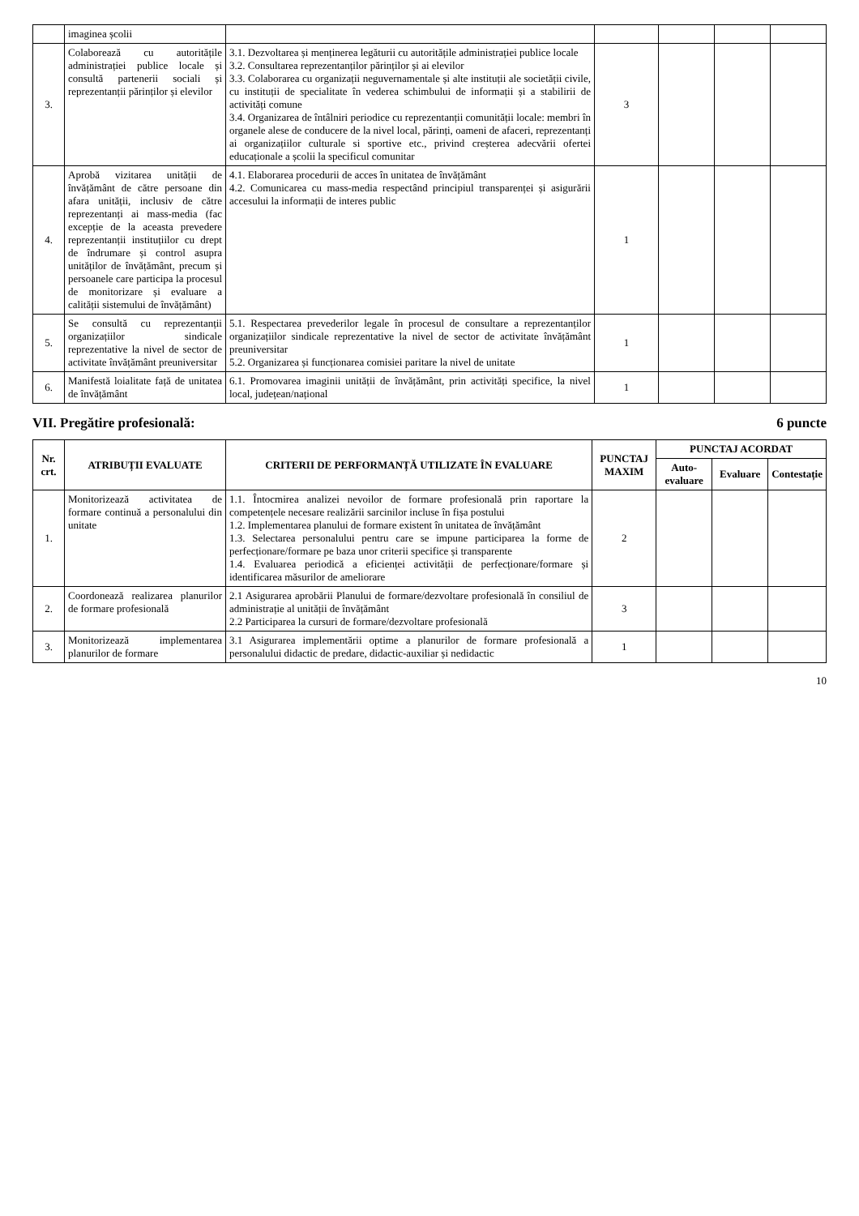| | imaginea școlii | | | | | |
| 3. | Colaborează cu autoritățile administrației publice locale și consultă partenerii sociali și reprezentanții părinților și elevilor | 3.1. Dezvoltarea și menținerea legăturii cu autoritățile administrației publice locale 3.2. Consultarea reprezentanților părinților și ai elevilor 3.3. Colaborarea cu organizații neguvernamentale și alte instituții ale societății civile, cu instituții de specialitate în vederea schimbului de informații și a stabilirii de activități comune 3.4. Organizarea de întâlniri periodice cu reprezentanții comunității locale: membri în organele alese de conducere de la nivel local, părinți, oameni de afaceri, reprezentanți ai organizațiilor culturale si sportive etc., privind creșterea adecvării ofertei educaționale a școlii la specificul comunitar | 3 | | | |
| 4. | Aprobă vizitarea unității de învățământ de către persoane din afara unității, inclusiv de către reprezentanți ai mass-media (fac excepție de la aceasta prevedere reprezentanții instituțiilor cu drept de îndrumare și control asupra unităților de învățământ, precum și persoanele care participa la procesul de monitorizare și evaluare a calității sistemului de învățământ) | 4.1. Elaborarea procedurii de acces în unitatea de învățământ 4.2. Comunicarea cu mass-media respectând principiul transparenței și asigurării accesului la informații de interes public | 1 | | | |
| 5. | Se consultă cu reprezentanții organizațiilor sindicale reprezentative la nivel de sector de activitate învățământ preuniversitar | 5.1. Respectarea prevederilor legale în procesul de consultare a reprezentanților organizațiilor sindicale reprezentative la nivel de sector de activitate învățământ preuniversitar 5.2. Organizarea și funcționarea comisiei paritare la nivel de unitate | 1 | | | |
| 6. | Manifestă loialitate față de unitatea de învățământ | 6.1. Promovarea imaginii unității de învățământ, prin activități specifice, la nivel local, județean/național | 1 | | | |
VII. Pregătire profesională: 6 puncte
| Nr. crt. | ATRIBUȚII EVALUATE | CRITERII DE PERFORMANȚĂ UTILIZATE ÎN EVALUARE | PUNCTAJ MAXIM | PUNCTAJ ACORDAT | | |
| --- | --- | --- | --- | --- | --- | --- |
| | | | | Auto-evaluare | Evaluare | Contestație |
| 1. | Monitorizează activitatea de formare continuă a personalului din unitate | 1.1. Întocmirea analizei nevoilor de formare profesională prin raportare la competențele necesare realizării sarcinilor incluse în fișa postului 1.2. Implementarea planului de formare existent în unitatea de învățământ 1.3. Selectarea personalului pentru care se impune participarea la forme de perfecționare/formare pe baza unor criterii specifice și transparente 1.4. Evaluarea periodică a eficienței activității de perfecționare/formare și identificarea măsurilor de ameliorare | 2 | | | |
| 2. | Coordonează realizarea planurilor de formare profesională | 2.1 Asigurarea aprobării Planului de formare/dezvoltare profesională în consiliul de administrație al unității de învățământ 2.2 Participarea la cursuri de formare/dezvoltare profesională | 3 | | | |
| 3. | Monitorizează implementarea planurilor de formare | 3.1 Asigurarea implementării optime a planurilor de formare profesională a personalului didactic de predare, didactic-auxiliar și nedidactic | 1 | | | |
10